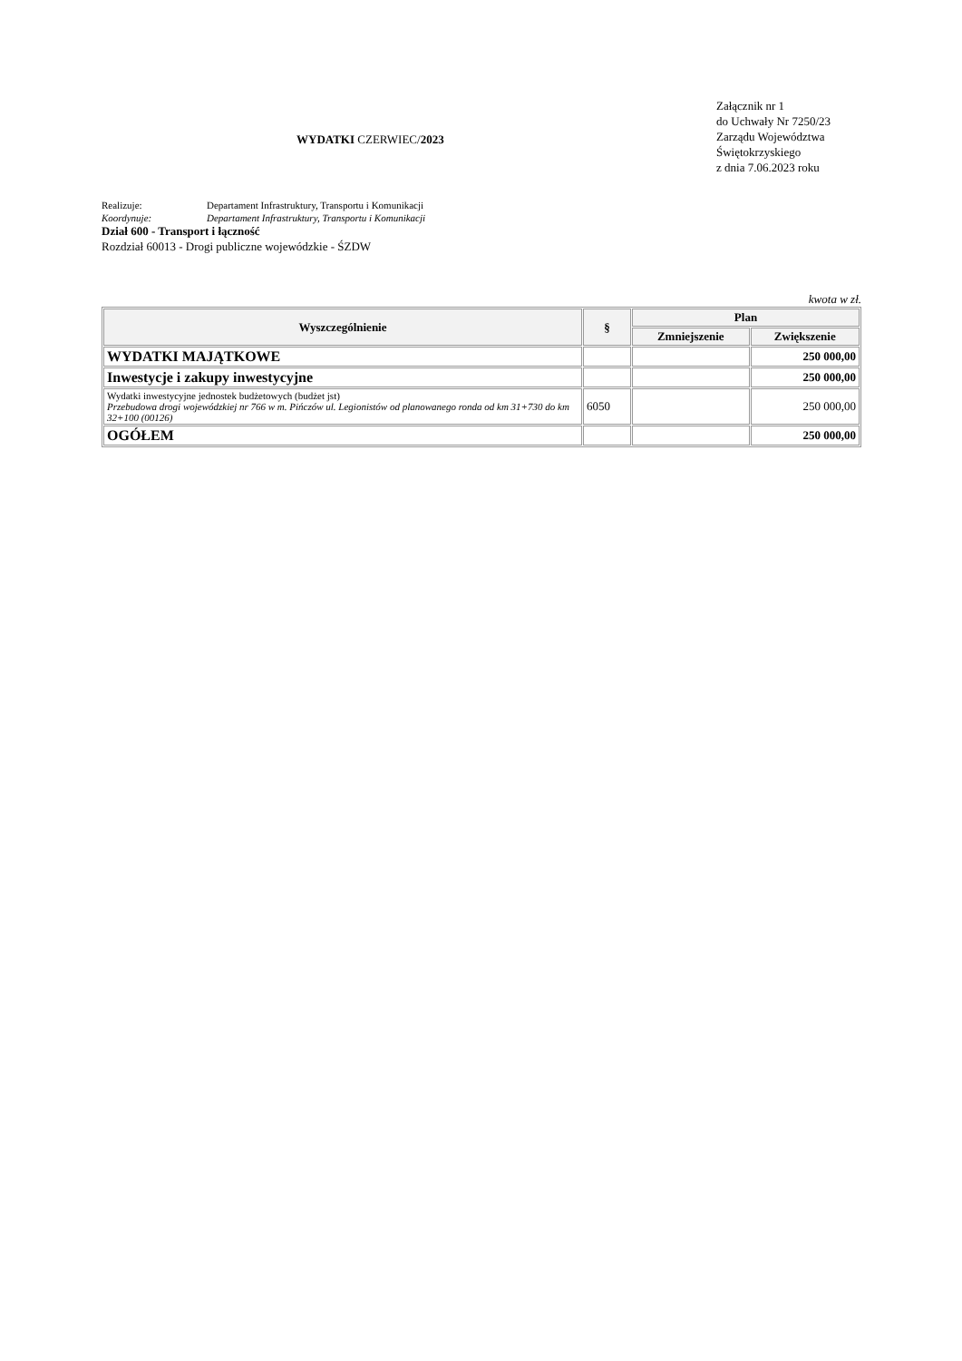WYDATKI CZERWIEC/2023
Załącznik nr 1
do Uchwały Nr 7250/23
Zarządu Województwa
Świętokrzyskiego
z dnia 7.06.2023 roku
Realizuje: Departament Infrastruktury, Transportu i Komunikacji
Koordynuje: Departament Infrastruktury, Transportu i Komunikacji
Dział 600 - Transport i łączność
Rozdział 60013 - Drogi publiczne wojewódzkie - ŚZDW
kwota w zł.
| Wyszczególnienie | § | Plan | |
| --- | --- | --- | --- |
| | | Zmniejszenie | Zwiększenie |
| WYDATKI MAJĄTKOWE | | | 250 000,00 |
| Inwestycje i zakupy inwestycyjne | | | 250 000,00 |
| Wydatki inwestycyjne jednostek budżetowych (budżet jst) Przebudowa drogi wojewódzkiej nr 766 w m. Pińczów ul. Legionistów od planowanego ronda od km 31+730 do km 32+100 (00126) | 6050 | | 250 000,00 |
| OGÓŁEM | | | 250 000,00 |